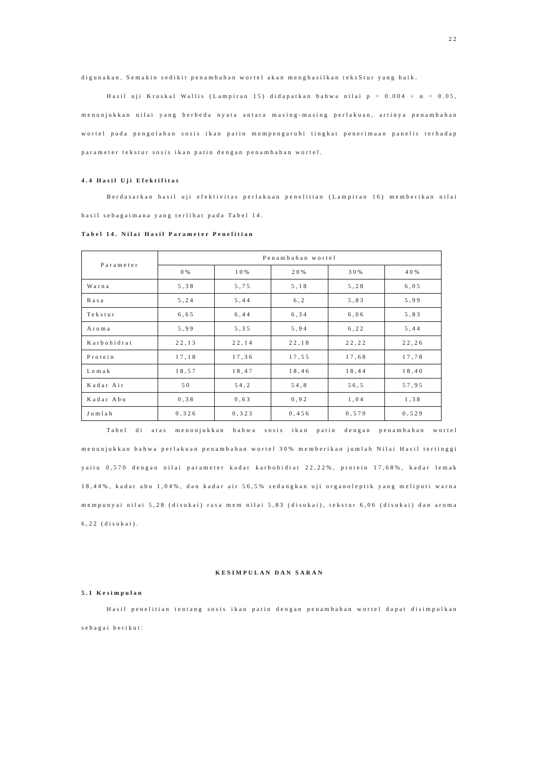22
digunakan. Semakin sedikit penambahan wortel akan menghasilkan teksStur yang baik.
Hasil uji Kruskal Wallis (Lampiran 15) didapatkan bahwa nilai p = 0.004 < α = 0.05, menunjukkan nilai yang berbeda nyata antara masing-masing perlakuan, artinya penambahan wortel pada pengolahan sosis ikan patin mempengaruhi tingkat penerimaan panelis terhadap parameter tekstur sosis ikan patin dengan penambahan wortel.
4.4 Hasil Uji Efektifitas
Berdasarkan hasil uji efektivitas perlakuan penelitian (Lampiran 16) memberikan nilai hasil sebagaimana yang terlihat pada Tabel 14.
Tabel 14. Nilai Hasil Parameter Penelitian
| Parameter | Penambahan wortel | | | | |
| --- | --- | --- | --- | --- | --- |
| | 0% | 10% | 20% | 30% | 40% |
| Warna | 5,38 | 5,75 | 5,18 | 5,28 | 6,05 |
| Rasa | 5,24 | 5,44 | 6,2 | 5,83 | 5,99 |
| Tekstur | 6,65 | 6,44 | 6,34 | 6,06 | 5,83 |
| Aroma | 5,99 | 5,35 | 5,94 | 6,22 | 5,44 |
| Karbohidrat | 22,13 | 22,14 | 22,18 | 22,22 | 22,26 |
| Protein | 17,18 | 17,36 | 17,55 | 17,68 | 17,78 |
| Lemak | 18,57 | 18,47 | 18,46 | 18,44 | 18,40 |
| Kadar Air | 50 | 54,2 | 54,8 | 56,5 | 57,95 |
| Kadar Abu | 0,38 | 0,63 | 0,92 | 1,04 | 1,38 |
| Jumlah | 0,326 | 0,323 | 0,456 | 0,570 | 0,529 |
Tabel di atas menunjukkan bahwa sosis ikan patin dengan penambahan wortel menunjukkan bahwa perlakuan penambahan wortel 30% memberikan jumlah Nilai Hasil tertinggi yaitu 0,570 dengan nilai parameter kadar karbohidrat 22,22%, protein 17,68%, kadar lemak 18,44%, kadar abu 1,04%, dan kadar air 56,5% sedangkan uji organoleptik yang meliputi warna mempunyai nilai 5,28 (disukai) rasa mem nilai 5,83 (disukai), tekstur 6,06 (disukai) dan aroma 6,22 (disukai).
KESIMPULAN DAN SARAN
5.1 Kesimpulan
Hasil penelitian tentang sosis ikan patin dengan penambahan wortel dapat disimpulkan sebagai berikut: